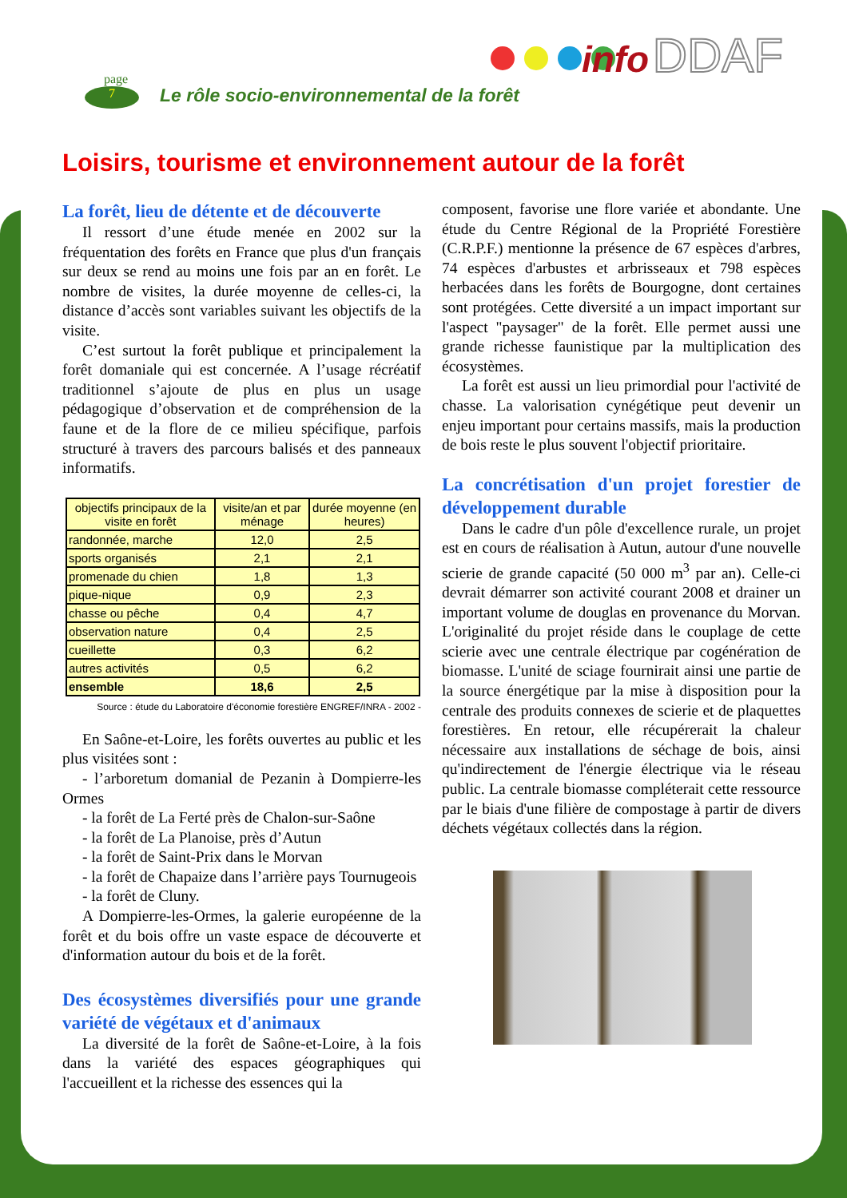page
7
Le rôle socio-environnemental de la forêt
info DDAF
Loisirs, tourisme et environnement autour de la forêt
La forêt, lieu de détente et de découverte
Il ressort d’une étude menée en 2002 sur la fréquentation des forêts en France que plus d'un français sur deux se rend au moins une fois par an en forêt. Le nombre de visites, la durée moyenne de celles-ci, la distance d’accès sont variables suivant les objectifs de la visite.
C’est surtout la forêt publique et principalement la forêt domaniale qui est concernée. A l’usage récréatif traditionnel s’ajoute de plus en plus un usage pédagogique d’observation et de compréhension de la faune et de la flore de ce milieu spécifique, parfois structuré à travers des parcours balisés et des panneaux informatifs.
| objectifs principaux de la visite en forêt | visite/an et par ménage | durée moyenne (en heures) |
| --- | --- | --- |
| randonnée, marche | 12,0 | 2,5 |
| sports organisés | 2,1 | 2,1 |
| promenade du chien | 1,8 | 1,3 |
| pique-nique | 0,9 | 2,3 |
| chasse ou pêche | 0,4 | 4,7 |
| observation nature | 0,4 | 2,5 |
| cueillette | 0,3 | 6,2 |
| autres activités | 0,5 | 6,2 |
| ensemble | 18,6 | 2,5 |
Source : étude du Laboratoire d'économie forestière ENGREF/INRA - 2002 -
En Saône-et-Loire, les forêts ouvertes au public et les plus visitées sont :
- l’arboretum domanial de Pezanin à Dompierre-les Ormes
- la forêt de La Ferté près de Chalon-sur-Saône
- la forêt de La Planoise, près d’Autun
- la forêt de Saint-Prix dans le Morvan
- la forêt de Chapaize dans l’arrière pays Tournugeois
- la forêt de Cluny.
A Dompierre-les-Ormes, la galerie européenne de la forêt et du bois offre un vaste espace de découverte et d'information autour du bois et de la forêt.
Des écosystèmes diversifiés pour une grande variété de végétaux et d'animaux
La diversité de la forêt de Saône-et-Loire, à la fois dans la variété des espaces géographiques qui l'accueillent et la richesse des essences qui la
composent, favorise une flore variée et abondante. Une étude du Centre Régional de la Propriété Forestière (C.R.P.F.) mentionne la présence de 67 espèces d'arbres, 74 espèces d'arbustes et arbrisseaux et 798 espèces herbacées dans les forêts de Bourgogne, dont certaines sont protégées. Cette diversité a un impact important sur l'aspect "paysager" de la forêt. Elle permet aussi une grande richesse faunistique par la multiplication des écosystèmes.
La forêt est aussi un lieu primordial pour l'activité de chasse. La valorisation cynégétique peut devenir un enjeu important pour certains massifs, mais la production de bois reste le plus souvent l'objectif prioritaire.
La concrétisation d'un projet forestier de développement durable
Dans le cadre d'un pôle d'excellence rurale, un projet est en cours de réalisation à Autun, autour d'une nouvelle scierie de grande capacité (50 000 m<sup>3</sup> par an). Celle-ci devrait démarrer son activité courant 2008 et drainer un important volume de douglas en provenance du Morvan. L'originalité du projet réside dans le couplage de cette scierie avec une centrale électrique par cogénération de biomasse. L'unité de sciage fournirait ainsi une partie de la source énergétique par la mise à disposition pour la centrale des produits connexes de scierie et de plaquettes forestières. En retour, elle récupérerait la chaleur nécessaire aux installations de séchage de bois, ainsi qu'indirectement de l'énergie électrique via le réseau public. La centrale biomasse compléterait cette ressource par le biais d'une filière de compostage à partir de divers déchets végétaux collectés dans la région.